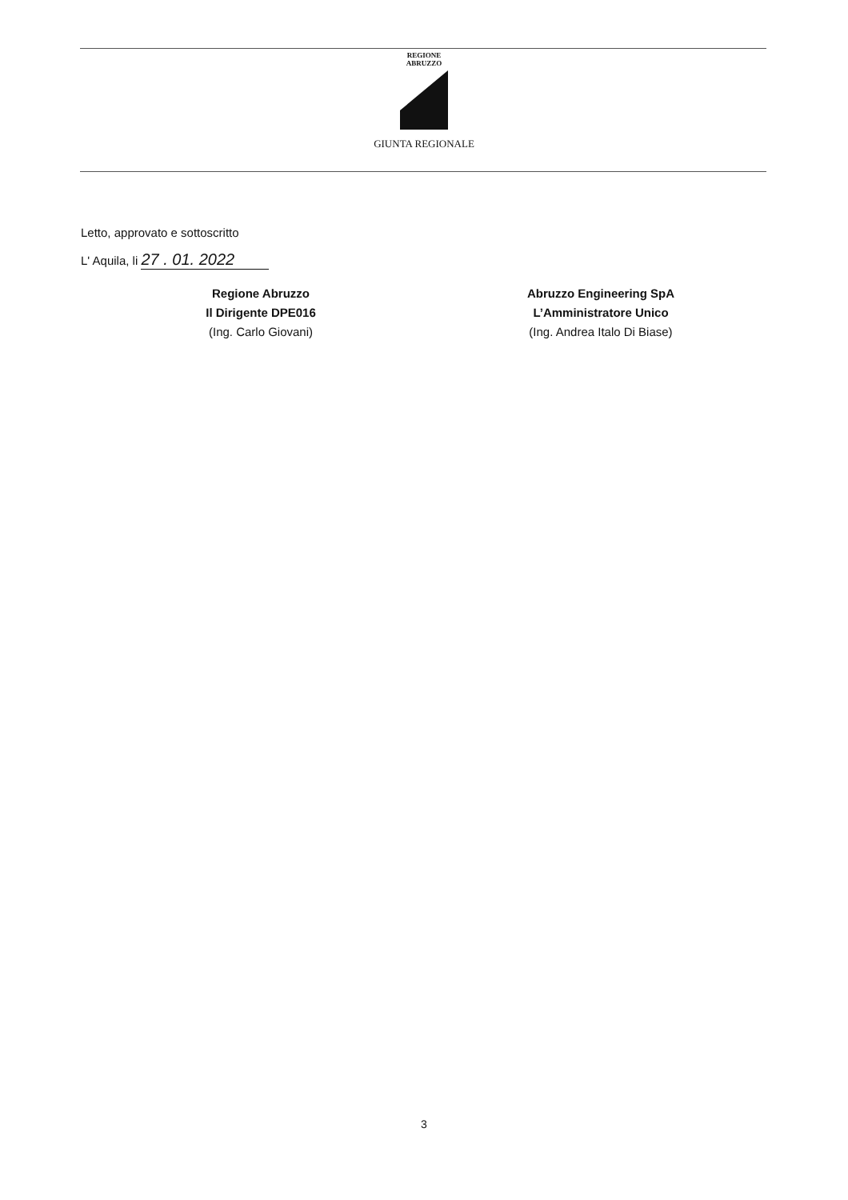REGIONE
ABRUZZO
GIUNTA REGIONALE
Letto, approvato e sottoscritto
L' Aquila, li 27 . 01. 2022
Regione Abruzzo
Il Dirigente DPE016
(Ing. Carlo Giovani)
Abruzzo Engineering SpA
L’Amministratore Unico
(Ing. Andrea Italo Di Biase)
3